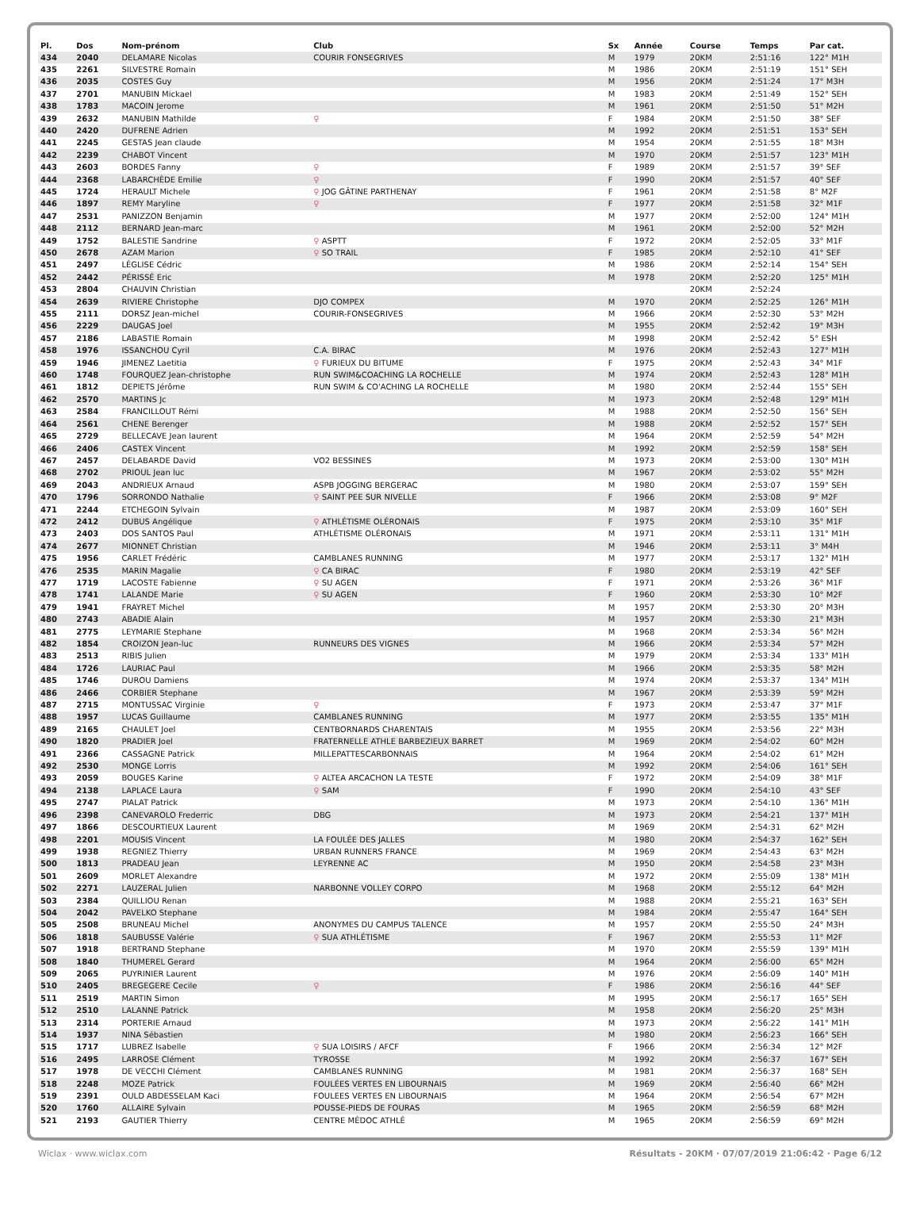| Pl. | Dos | Nom-prénom | Club | Sx | Année | Course | Temps | Par cat. |
| --- | --- | --- | --- | --- | --- | --- | --- | --- |
| 434 | 2040 | DELAMARE Nicolas | COURIR FONSEGRIVES | M | 1979 | 20KM | 2:51:16 | 122° M1H |
| 435 | 2261 | SILVESTRE Romain | | M | 1986 | 20KM | 2:51:19 | 151° SEH |
| 436 | 2035 | COSTES Guy | | M | 1956 | 20KM | 2:51:24 | 17° M3H |
| 437 | 2701 | MANUBIN Mickael | | M | 1983 | 20KM | 2:51:49 | 152° SEH |
| 438 | 1783 | MACOIN Jerome | | M | 1961 | 20KM | 2:51:50 | 51° M2H |
| 439 | 2632 | MANUBIN Mathilde | ♀ | F | 1984 | 20KM | 2:51:50 | 38° SEF |
| 440 | 2420 | DUFRENE Adrien | | M | 1992 | 20KM | 2:51:51 | 153° SEH |
| 441 | 2245 | GESTAS Jean claude | | M | 1954 | 20KM | 2:51:55 | 18° M3H |
| 442 | 2239 | CHABOT Vincent | | M | 1970 | 20KM | 2:51:57 | 123° M1H |
| 443 | 2603 | BORDES Fanny | ♀ | F | 1989 | 20KM | 2:51:57 | 39° SEF |
| 444 | 2368 | LABARCHÈDE Emilie | ♀ | F | 1990 | 20KM | 2:51:57 | 40° SEF |
| 445 | 1724 | HERAULT Michele | ♀ JOG GÂTINE PARTHENAY | F | 1961 | 20KM | 2:51:58 | 8° M2F |
| 446 | 1897 | REMY Maryline | ♀ | F | 1977 | 20KM | 2:51:58 | 32° M1F |
| 447 | 2531 | PANIZZON Benjamin | | M | 1977 | 20KM | 2:52:00 | 124° M1H |
| 448 | 2112 | BERNARD Jean-marc | | M | 1961 | 20KM | 2:52:00 | 52° M2H |
| 449 | 1752 | BALESTIE Sandrine | ♀ ASPTT | F | 1972 | 20KM | 2:52:05 | 33° M1F |
| 450 | 2678 | AZAM Marion | ♀ SO TRAIL | F | 1985 | 20KM | 2:52:10 | 41° SEF |
| 451 | 2497 | LÉGLISE Cédric | | M | 1986 | 20KM | 2:52:14 | 154° SEH |
| 452 | 2442 | PÉRISSÉ Eric | | M | 1978 | 20KM | 2:52:20 | 125° M1H |
| 453 | 2804 | CHAUVIN Christian | | | | 20KM | 2:52:24 | |
| 454 | 2639 | RIVIERE Christophe | DJO COMPEX | M | 1970 | 20KM | 2:52:25 | 126° M1H |
| 455 | 2111 | DORSZ Jean-michel | COURIR-FONSEGRIVES | M | 1966 | 20KM | 2:52:30 | 53° M2H |
| 456 | 2229 | DAUGAS Joel | | M | 1955 | 20KM | 2:52:42 | 19° M3H |
| 457 | 2186 | LABASTIE Romain | | M | 1998 | 20KM | 2:52:42 | 5° ESH |
| 458 | 1976 | ISSANCHOU Cyril | C.A. BIRAC | M | 1976 | 20KM | 2:52:43 | 127° M1H |
| 459 | 1946 | JIMENEZ Laetitia | ♀ FURIEUX DU BITUME | F | 1975 | 20KM | 2:52:43 | 34° M1F |
| 460 | 1748 | FOURQUEZ Jean-christophe | RUN SWIM&COACHING LA ROCHELLE | M | 1974 | 20KM | 2:52:43 | 128° M1H |
| 461 | 1812 | DEPIETS Jérôme | RUN SWIM & CO'ACHING LA ROCHELLE | M | 1980 | 20KM | 2:52:44 | 155° SEH |
| 462 | 2570 | MARTINS Jc | | M | 1973 | 20KM | 2:52:48 | 129° M1H |
| 463 | 2584 | FRANCILLOUT Rémi | | M | 1988 | 20KM | 2:52:50 | 156° SEH |
| 464 | 2561 | CHENE Berenger | | M | 1988 | 20KM | 2:52:52 | 157° SEH |
| 465 | 2729 | BELLECAVE Jean laurent | | M | 1964 | 20KM | 2:52:59 | 54° M2H |
| 466 | 2406 | CASTEX Vincent | | M | 1992 | 20KM | 2:52:59 | 158° SEH |
| 467 | 2457 | DELABARDE David | VO2 BESSINES | M | 1973 | 20KM | 2:53:00 | 130° M1H |
| 468 | 2702 | PRIOUL Jean luc | | M | 1967 | 20KM | 2:53:02 | 55° M2H |
| 469 | 2043 | ANDRIEUX Arnaud | ASPB JOGGING BERGERAC | M | 1980 | 20KM | 2:53:07 | 159° SEH |
| 470 | 1796 | SORRONDO Nathalie | ♀ SAINT PEE SUR NIVELLE | F | 1966 | 20KM | 2:53:08 | 9° M2F |
| 471 | 2244 | ETCHEGOIN Sylvain | | M | 1987 | 20KM | 2:53:09 | 160° SEH |
| 472 | 2412 | DUBUS Angélique | ♀ ATHLÉTISME OLÉRONAIS | F | 1975 | 20KM | 2:53:10 | 35° M1F |
| 473 | 2403 | DOS SANTOS Paul | ATHLÉTISME OLÉRONAIS | M | 1971 | 20KM | 2:53:11 | 131° M1H |
| 474 | 2677 | MIONNET Christian | | M | 1946 | 20KM | 2:53:11 | 3° M4H |
| 475 | 1956 | CARLET Frédéric | CAMBLANES RUNNING | M | 1977 | 20KM | 2:53:17 | 132° M1H |
| 476 | 2535 | MARIN Magalie | ♀ CA BIRAC | F | 1980 | 20KM | 2:53:19 | 42° SEF |
| 477 | 1719 | LACOSTE Fabienne | ♀ SU AGEN | F | 1971 | 20KM | 2:53:26 | 36° M1F |
| 478 | 1741 | LALANDE Marie | ♀ SU AGEN | F | 1960 | 20KM | 2:53:30 | 10° M2F |
| 479 | 1941 | FRAYRET Michel | | M | 1957 | 20KM | 2:53:30 | 20° M3H |
| 480 | 2743 | ABADIE Alain | | M | 1957 | 20KM | 2:53:30 | 21° M3H |
| 481 | 2775 | LEYMARIE Stephane | | M | 1968 | 20KM | 2:53:34 | 56° M2H |
| 482 | 1854 | CROIZON Jean-luc | RUNNEURS DES VIGNES | M | 1966 | 20KM | 2:53:34 | 57° M2H |
| 483 | 2513 | RIBIS Julien | | M | 1979 | 20KM | 2:53:34 | 133° M1H |
| 484 | 1726 | LAURIAC Paul | | M | 1966 | 20KM | 2:53:35 | 58° M2H |
| 485 | 1746 | DUROU Damiens | | M | 1974 | 20KM | 2:53:37 | 134° M1H |
| 486 | 2466 | CORBIER Stephane | | M | 1967 | 20KM | 2:53:39 | 59° M2H |
| 487 | 2715 | MONTUSSAC Virginie | ♀ | F | 1973 | 20KM | 2:53:47 | 37° M1F |
| 488 | 1957 | LUCAS Guillaume | CAMBLANES RUNNING | M | 1977 | 20KM | 2:53:55 | 135° M1H |
| 489 | 2165 | CHAULET Joel | CENTBORNARDS CHARENTAIS | M | 1955 | 20KM | 2:53:56 | 22° M3H |
| 490 | 1820 | PRADIER Joel | FRATERNELLE ATHLE BARBEZIEUX BARRET | M | 1969 | 20KM | 2:54:02 | 60° M2H |
| 491 | 2366 | CASSAGNE Patrick | MILLEPATTESCARBONNAIS | M | 1964 | 20KM | 2:54:02 | 61° M2H |
| 492 | 2530 | MONGE Lorris | | M | 1992 | 20KM | 2:54:06 | 161° SEH |
| 493 | 2059 | BOUGES Karine | ♀ ALTEA ARCACHON LA TESTE | F | 1972 | 20KM | 2:54:09 | 38° M1F |
| 494 | 2138 | LAPLACE Laura | ♀ SAM | F | 1990 | 20KM | 2:54:10 | 43° SEF |
| 495 | 2747 | PIALAT Patrick | | M | 1973 | 20KM | 2:54:10 | 136° M1H |
| 496 | 2398 | CANEVAROLO Frederric | DBG | M | 1973 | 20KM | 2:54:21 | 137° M1H |
| 497 | 1866 | DESCOURTIEUX Laurent | | M | 1969 | 20KM | 2:54:31 | 62° M2H |
| 498 | 2201 | MOUSIS Vincent | LA FOULÉE DES JALLES | M | 1980 | 20KM | 2:54:37 | 162° SEH |
| 499 | 1938 | REGNIEZ Thierry | URBAN RUNNERS FRANCE | M | 1969 | 20KM | 2:54:43 | 63° M2H |
| 500 | 1813 | PRADEAU Jean | LEYRENNE AC | M | 1950 | 20KM | 2:54:58 | 23° M3H |
| 501 | 2609 | MORLET Alexandre | | M | 1972 | 20KM | 2:55:09 | 138° M1H |
| 502 | 2271 | LAUZERAL Julien | NARBONNE VOLLEY CORPO | M | 1968 | 20KM | 2:55:12 | 64° M2H |
| 503 | 2384 | QUILLIOU Renan | | M | 1988 | 20KM | 2:55:21 | 163° SEH |
| 504 | 2042 | PAVELKO Stephane | | M | 1984 | 20KM | 2:55:47 | 164° SEH |
| 505 | 2508 | BRUNEAU Michel | ANONYMES DU CAMPUS TALENCE | M | 1957 | 20KM | 2:55:50 | 24° M3H |
| 506 | 1818 | SAUBUSSE Valérie | ♀ SUA ATHLÉTISME | F | 1967 | 20KM | 2:55:53 | 11° M2F |
| 507 | 1918 | BERTRAND Stephane | | M | 1970 | 20KM | 2:55:59 | 139° M1H |
| 508 | 1840 | THUMEREL Gerard | | M | 1964 | 20KM | 2:56:00 | 65° M2H |
| 509 | 2065 | PUYRINIER Laurent | | M | 1976 | 20KM | 2:56:09 | 140° M1H |
| 510 | 2405 | BREGEGERE Cecile | ♀ | F | 1986 | 20KM | 2:56:16 | 44° SEF |
| 511 | 2519 | MARTIN Simon | | M | 1995 | 20KM | 2:56:17 | 165° SEH |
| 512 | 2510 | LALANNE Patrick | | M | 1958 | 20KM | 2:56:20 | 25° M3H |
| 513 | 2314 | PORTERIE Arnaud | | M | 1973 | 20KM | 2:56:22 | 141° M1H |
| 514 | 1937 | NINA Sébastien | | M | 1980 | 20KM | 2:56:23 | 166° SEH |
| 515 | 1717 | LUBREZ Isabelle | ♀ SUA LOISIRS / AFCF | F | 1966 | 20KM | 2:56:34 | 12° M2F |
| 516 | 2495 | LARROSE Clément | TYROSSE | M | 1992 | 20KM | 2:56:37 | 167° SEH |
| 517 | 1978 | DE VECCHI Clément | CAMBLANES RUNNING | M | 1981 | 20KM | 2:56:37 | 168° SEH |
| 518 | 2248 | MOZE Patrick | FOULÉES VERTES EN LIBOURNAIS | M | 1969 | 20KM | 2:56:40 | 66° M2H |
| 519 | 2391 | OULD ABDESSELAM Kaci | FOULEES VERTES EN LIBOURNAIS | M | 1964 | 20KM | 2:56:54 | 67° M2H |
| 520 | 1760 | ALLAIRE Sylvain | POUSSE-PIEDS DE FOURAS | M | 1965 | 20KM | 2:56:59 | 68° M2H |
| 521 | 2193 | GAUTIER Thierry | CENTRE MÉDOC ATHLÉ | M | 1965 | 20KM | 2:56:59 | 69° M2H |
Wiclax · www.wiclax.com Résultats - 20KM · 07/07/2019 21:06:42 · Page 6/12